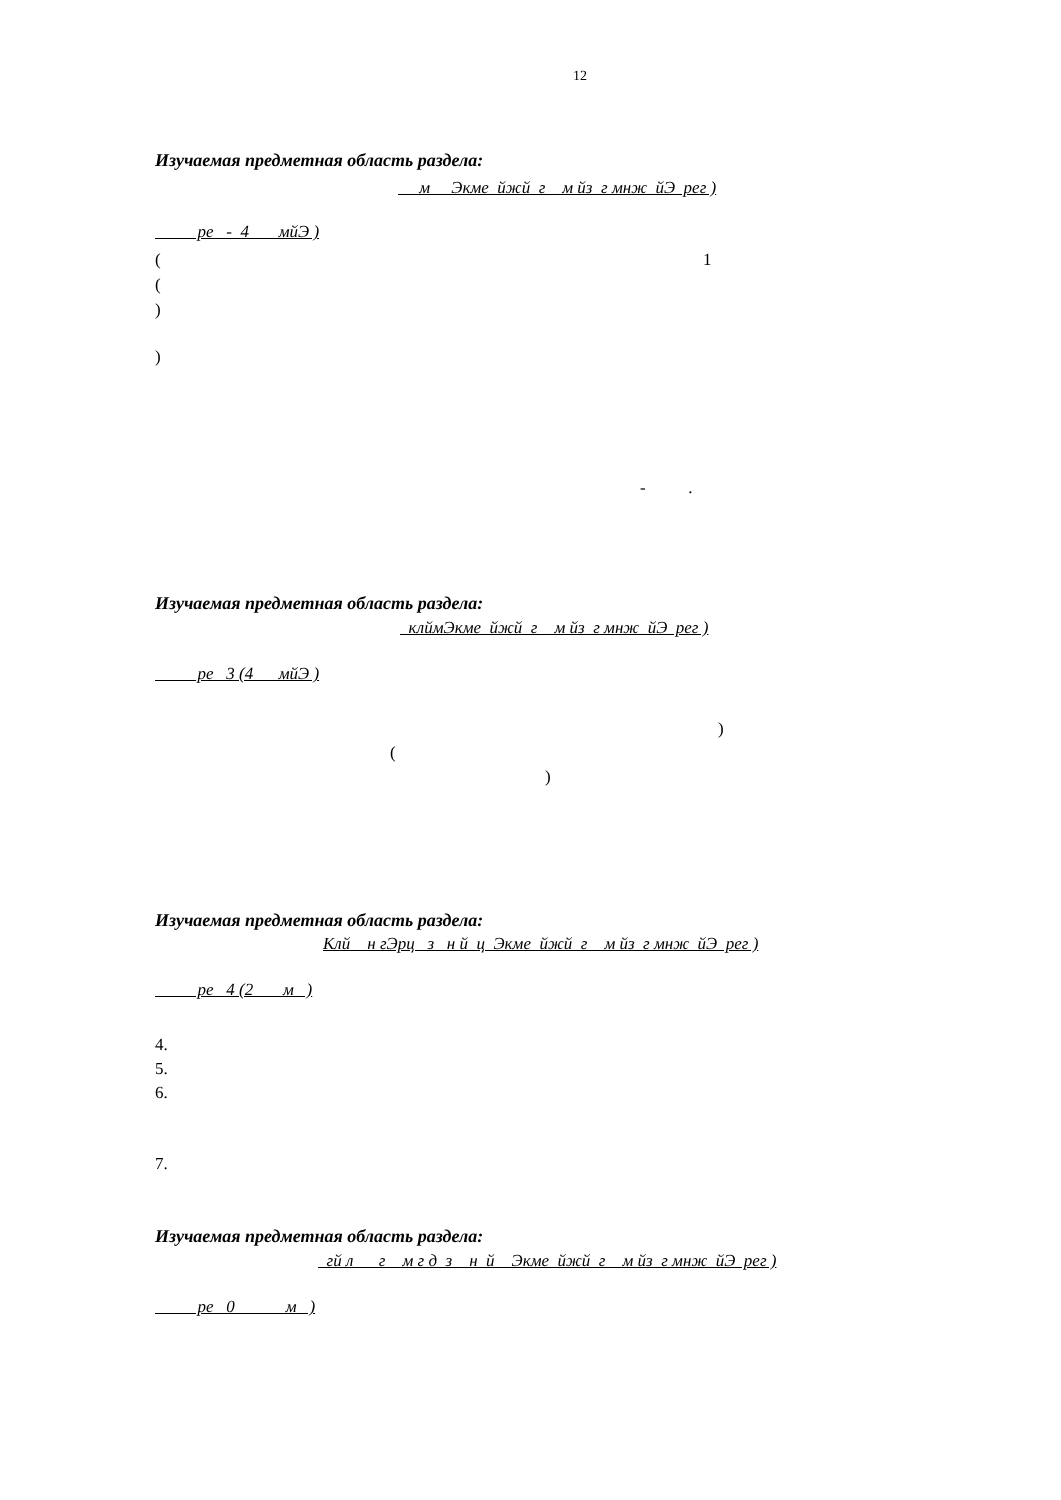12
Изучаемая предметная область раздела:
м Экме йжй г м йз г мнж йЭ рег )
ре - 4 мйЭ )
(
1
(
)
)
- .
Изучаемая предметная область раздела:
клймЭкме йжй г м йз г мнж йЭ рег )
ре 3 (4 мйЭ )
)
(
)
Изучаемая предметная область раздела:
Клй н гЭрц з н й ц Экме йжй г м йз г мнж йЭ рег )
ре 4 (2 м )
4.
5.
6.
7.
Изучаемая предметная область раздела:
гй л г м г д з н й Экме йжй г м йз г мнж йЭ рег )
ре 0 м )